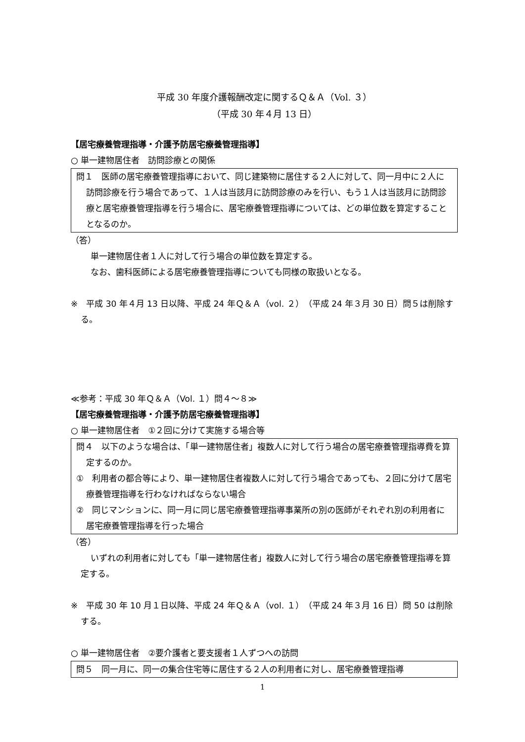平成 30 年度介護報酬改定に関するＱ＆Ａ（Vol. ３）
（平成 30 年４月 13 日）
【居宅療養管理指導・介護予防居宅療養管理指導】
○ 単一建物居住者　訪問診療との関係
問１　医師の居宅療養管理指導において、同じ建築物に居住する２人に対して、同一月中に２人に訪問診療を行う場合であって、１人は当該月に訪問診療のみを行い、もう１人は当該月に訪問診療と居宅療養管理指導を行う場合に、居宅療養管理指導については、どの単位数を算定することとなるのか。
（答）
単一建物居住者１人に対して行う場合の単位数を算定する。
なお、歯科医師による居宅療養管理指導についても同様の取扱いとなる。
※　平成 30 年４月 13 日以降、平成 24 年Ｑ＆Ａ（vol. ２）（平成 24 年３月 30 日）問５は削除する。
≪参考：平成 30 年Ｑ＆Ａ（Vol. １）問４～８≫
【居宅療養管理指導・介護予防居宅療養管理指導】
○ 単一建物居住者　①２回に分けて実施する場合等
問４　以下のような場合は、「単一建物居住者」複数人に対して行う場合の居宅療養管理指導費を算定するのか。
①　利用者の都合等により、単一建物居住者複数人に対して行う場合であっても、２回に分けて居宅療養管理指導を行わなければならない場合
②　同じマンションに、同一月に同じ居宅療養管理指導事業所の別の医師がそれぞれ別の利用者に居宅療養管理指導を行った場合
（答）
いずれの利用者に対しても「単一建物居住者」複数人に対して行う場合の居宅療養管理指導を算定する。
※　平成 30 年 10 月１日以降、平成 24 年Ｑ＆Ａ（vol. １）（平成 24 年３月 16 日）問 50 は削除する。
○ 単一建物居住者　②要介護者と要支援者１人ずつへの訪問
問５　同一月に、同一の集合住宅等に居住する２人の利用者に対し、居宅療養管理指導
1